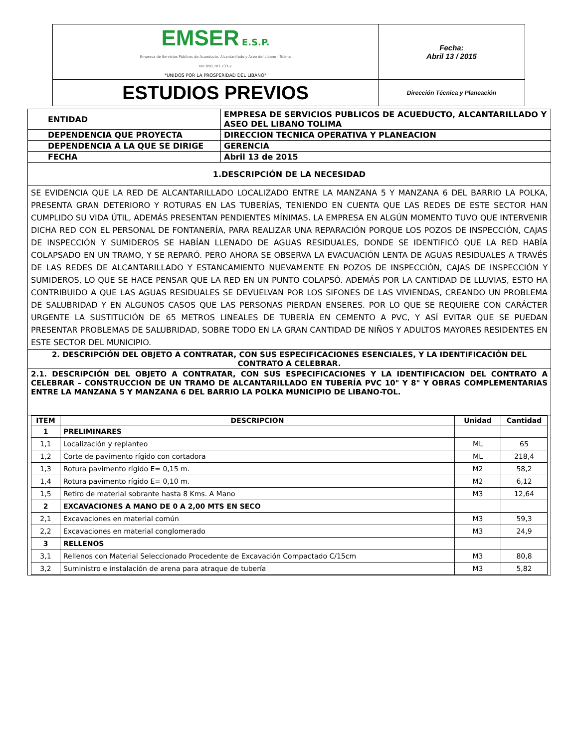| EMSER E.S.P. Empresa de Servicios Públicos de Acueducto, Alcantarillado y Aseo del Libano - Tolima NIT 890.703.733-7 "UNIDOS POR LA PROSPERIDAD DEL LIBANO" | Fecha: Abril 13 / 2015 |
| ESTUDIOS PREVIOS | Dirección Técnica y Planeación |
| ENTIDAD | EMPRESA DE SERVICIOS PUBLICOS DE ACUEDUCTO, ALCANTARILLADO Y ASEO DEL LIBANO TOLIMA |
| DEPENDENCIA QUE PROYECTA | DIRECCION TECNICA OPERATIVA Y PLANEACION |
| DEPENDENCIA A LA QUE SE DIRIGE | GERENCIA |
| FECHA | Abril 13 de 2015 |
| 1.DESCRIPCIÓN DE LA NECESIDAD | |
| SE EVIDENCIA QUE LA RED DE ALCANTARILLADO LOCALIZADO ENTRE LA MANZANA 5 Y MANZANA 6 DEL BARRIO LA POLKA, PRESENTA GRAN DETERIORO Y ROTURAS EN LAS TUBERÍAS, TENIENDO EN CUENTA QUE LAS REDES DE ESTE SECTOR HAN CUMPLIDO SU VIDA ÚTIL, ADEMÁS PRESENTAN PENDIENTES MÍNIMAS. LA EMPRESA EN ALGÚN MOMENTO TUVO QUE INTERVENIR DICHA RED CON EL PERSONAL DE FONTANERÍA, PARA REALIZAR UNA REPARACIÓN PORQUE LOS POZOS DE INSPECCIÓN, CAJAS DE INSPECCIÓN Y SUMIDEROS SE HABÍAN LLENADO DE AGUAS RESIDUALES, DONDE SE IDENTIFICÓ QUE LA RED HABÍA COLAPSADO EN UN TRAMO, Y SE REPARÓ. PERO AHORA SE OBSERVA LA EVACUACIÓN LENTA DE AGUAS RESIDUALES A TRAVÉS DE LAS REDES DE ALCANTARILLADO Y ESTANCAMIENTO NUEVAMENTE EN POZOS DE INSPECCIÓN, CAJAS DE INSPECCIÓN Y SUMIDEROS, LO QUE SE HACE PENSAR QUE LA RED EN UN PUNTO COLAPSÓ. ADEMÁS POR LA CANTIDAD DE LLUVIAS, ESTO HA CONTRIBUIDO A QUE LAS AGUAS RESIDUALES SE DEVUELVAN POR LOS SIFONES DE LAS VIVIENDAS, CREANDO UN PROBLEMA DE SALUBRIDAD Y EN ALGUNOS CASOS QUE LAS PERSONAS PIERDAN ENSERES. POR LO QUE SE REQUIERE CON CARÁCTER URGENTE LA SUSTITUCIÓN DE 65 METROS LINEALES DE TUBERÍA EN CEMENTO A PVC, Y ASÍ EVITAR QUE SE PUEDAN PRESENTAR PROBLEMAS DE SALUBRIDAD, SOBRE TODO EN LA GRAN CANTIDAD DE NIÑOS Y ADULTOS MAYORES RESIDENTES EN ESTE SECTOR DEL MUNICIPIO. | |
| 2. DESCRIPCIÓN DEL OBJETO A CONTRATAR, CON SUS ESPECIFICACIONES ESENCIALES, Y LA IDENTIFICACIÓN DEL CONTRATO A CELEBRAR. | |
| 2.1. DESCRIPCIÓN DEL OBJETO A CONTRATAR, CON SUS ESPECIFICACIONES Y LA IDENTIFICACION DEL CONTRATO A CELEBRAR – CONSTRUCCION DE UN TRAMO DE ALCANTARILLADO EN TUBERÍA PVC 10" Y 8" Y OBRAS COMPLEMENTARIAS ENTRE LA MANZANA 5 Y MANZANA 6 DEL BARRIO LA POLKA MUNICIPIO DE LIBANO-TOL. | |
| / ITEM / DESCRIPCION / Unidad / Cantidad / / --- / --- / --- / --- / / 1 / PRELIMINARES / / / / 1,1 / Localización y replanteo / ML / 65 / / 1,2 / Corte de pavimento rígido con cortadora / ML / 218,4 / / 1,3 / Rotura pavimento rígido E= 0,15 m. / M2 / 58,2 / / 1,4 / Rotura pavimento rígido E= 0,10 m. / M2 / 6,12 / / 1,5 / Retiro de material sobrante hasta 8 Kms. A Mano / M3 / 12,64 / / 2 / EXCAVACIONES A MANO DE 0 A 2,00 MTS EN SECO / / / / 2,1 / Excavaciones en material común / M3 / 59,3 / / 2,2 / Excavaciones en material conglomerado / M3 / 24,9 / / 3 / RELLENOS / / / / 3,1 / Rellenos con Material Seleccionado Procedente de Excavación Compactado C/15cm / M3 / 80,8 / / 3,2 / Suministro e instalación de arena para atraque de tubería / M3 / 5,82 / | |